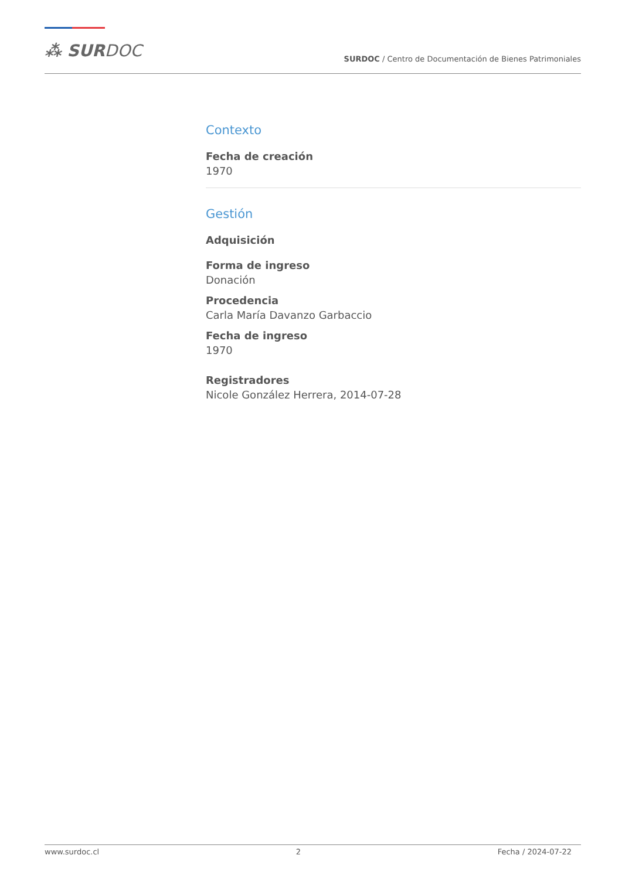⁂ SURDOC
SURDOC / Centro de Documentación de Bienes Patrimoniales
Contexto
Fecha de creación
1970
Gestión
Adquisición
Forma de ingreso
Donación
Procedencia
Carla María Davanzo Garbaccio
Fecha de ingreso
1970
Registradores
Nicole González Herrera, 2014-07-28
www.surdoc.cl 2 Fecha / 2024-07-22